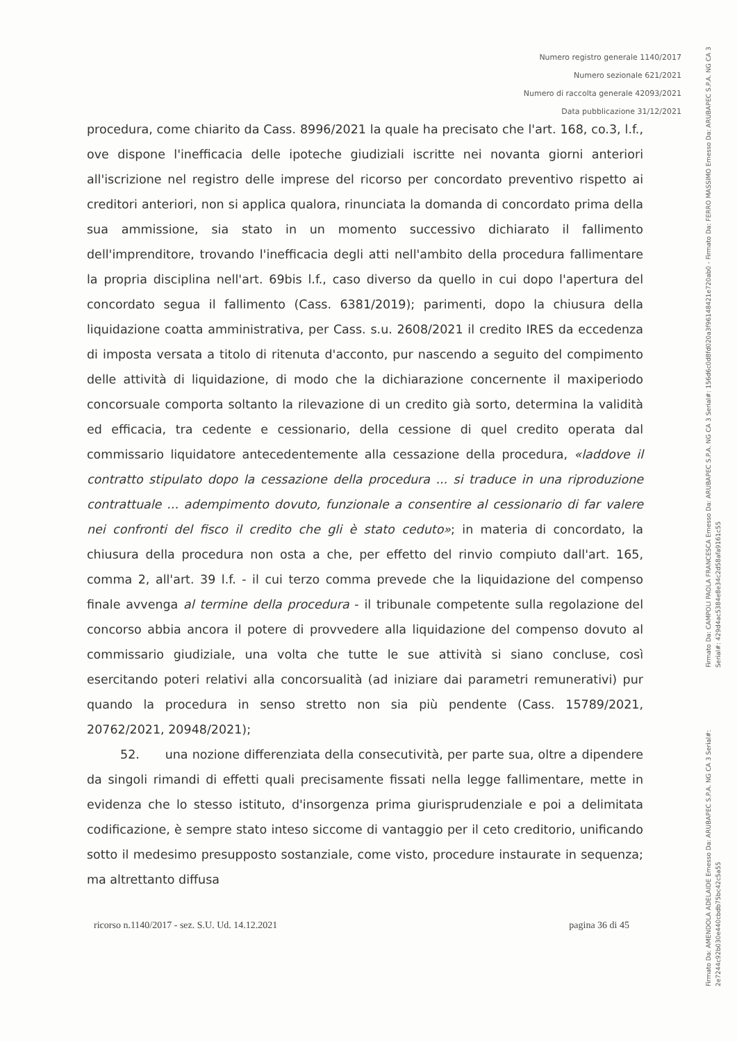Numero registro generale 1140/2017
Numero sezionale 621/2021
Numero di raccolta generale 42093/2021
Data pubblicazione 31/12/2021
procedura, come chiarito da Cass. 8996/2021 la quale ha precisato che l'art. 168, co.3, l.f., ove dispone l'inefficacia delle ipoteche giudiziali iscritte nei novanta giorni anteriori all'iscrizione nel registro delle imprese del ricorso per concordato preventivo rispetto ai creditori anteriori, non si applica qualora, rinunciata la domanda di concordato prima della sua ammissione, sia stato in un momento successivo dichiarato il fallimento dell'imprenditore, trovando l'inefficacia degli atti nell'ambito della procedura fallimentare la propria disciplina nell'art. 69bis l.f., caso diverso da quello in cui dopo l'apertura del concordato segua il fallimento (Cass. 6381/2019); parimenti, dopo la chiusura della liquidazione coatta amministrativa, per Cass. s.u. 2608/2021 il credito IRES da eccedenza di imposta versata a titolo di ritenuta d'acconto, pur nascendo a seguito del compimento delle attività di liquidazione, di modo che la dichiarazione concernente il maxiperiodo concorsuale comporta soltanto la rilevazione di un credito già sorto, determina la validità ed efficacia, tra cedente e cessionario, della cessione di quel credito operata dal commissario liquidatore antecedentemente alla cessazione della procedura, «laddove il contratto stipulato dopo la cessazione della procedura ... si traduce in una riproduzione contrattuale ... adempimento dovuto, funzionale a consentire al cessionario di far valere nei confronti del fisco il credito che gli è stato ceduto»; in materia di concordato, la chiusura della procedura non osta a che, per effetto del rinvio compiuto dall'art. 165, comma 2, all'art. 39 l.f. - il cui terzo comma prevede che la liquidazione del compenso finale avvenga al termine della procedura - il tribunale competente sulla regolazione del concorso abbia ancora il potere di provvedere alla liquidazione del compenso dovuto al commissario giudiziale, una volta che tutte le sue attività si siano concluse, così esercitando poteri relativi alla concorsualità (ad iniziare dai parametri remunerativi) pur quando la procedura in senso stretto non sia più pendente (Cass. 15789/2021, 20762/2021, 20948/2021);
52. una nozione differenziata della consecutività, per parte sua, oltre a dipendere da singoli rimandi di effetti quali precisamente fissati nella legge fallimentare, mette in evidenza che lo stesso istituto, d'insorgenza prima giurisprudenziale e poi a delimitata codificazione, è sempre stato inteso siccome di vantaggio per il ceto creditorio, unificando sotto il medesimo presupposto sostanziale, come visto, procedure instaurate in sequenza; ma altrettanto diffusa
ricorso n.1140/2017 - sez. S.U. Ud. 14.12.2021 pagina 36 di 45
Firmato Da: CAMPOLI PAOLA FRANCESCA Emesso Da: ARUBAPEC S.P.A. NG CA 3 Serial#: 156d6c0d8fd020a3f96148421e720ab0 - Firmato Da: FERRO MASSIMO Emesso Da: ARUBAPEC S.P.A. NG CA 3 Serial#: 429d4ac5384e8e34c2d58afa9161c55
Firmato Da: AMENDOLA ADELAIDE Emesso Da: ARUBAPEC S.P.A. NG CA 3 Serial#: 2e7244c92b030e440cbdb75bc42c5a55